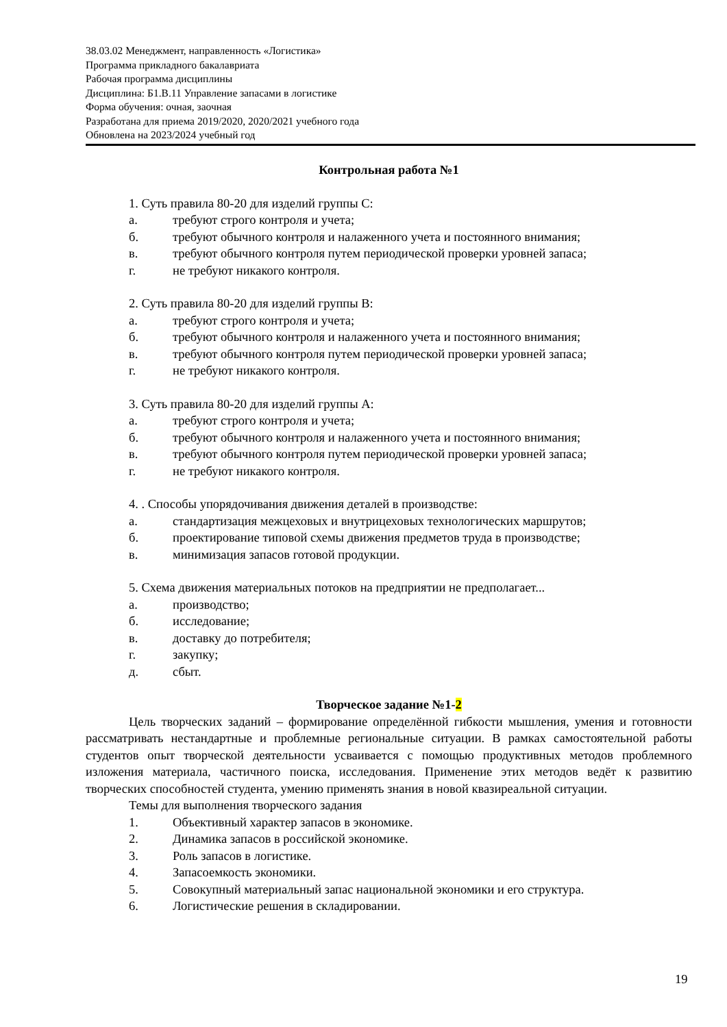38.03.02 Менеджмент, направленность «Логистика»
Программа прикладного бакалавриата
Рабочая программа дисциплины
Дисциплина: Б1.В.11 Управление запасами в логистике
Форма обучения: очная, заочная
Разработана для приема 2019/2020, 2020/2021 учебного года
Обновлена на 2023/2024 учебный год
Контрольная работа №1
1. Суть правила 80-20 для изделий группы С:
а. требуют строго контроля и учета;
б. требуют обычного контроля и налаженного учета и постоянного внимания;
в. требуют обычного контроля путем периодической проверки уровней запаса;
г. не требуют никакого контроля.
2. Суть правила 80-20 для изделий группы В:
а. требуют строго контроля и учета;
б. требуют обычного контроля и налаженного учета и постоянного внимания;
в. требуют обычного контроля путем периодической проверки уровней запаса;
г. не требуют никакого контроля.
3. Суть правила 80-20 для изделий группы А:
а. требуют строго контроля и учета;
б. требуют обычного контроля и налаженного учета и постоянного внимания;
в. требуют обычного контроля путем периодической проверки уровней запаса;
г. не требуют никакого контроля.
4. . Способы упорядочивания движения деталей в производстве:
а. стандартизация межцеховых и внутрицеховых технологических маршрутов;
б. проектирование типовой схемы движения предметов труда в производстве;
в. минимизация запасов готовой продукции.
5. Схема движения материальных потоков на предприятии не предполагает...
а. производство;
б. исследование;
в. доставку до потребителя;
г. закупку;
д. сбыт.
Творческое задание №1-2
Цель творческих заданий – формирование определённой гибкости мышления, умения и готовности рассматривать нестандартные и проблемные региональные ситуации. В рамках самостоятельной работы студентов опыт творческой деятельности усваивается с помощью продуктивных методов проблемного изложения материала, частичного поиска, исследования. Применение этих методов ведёт к развитию творческих способностей студента, умению применять знания в новой квазиреальной ситуации.
Темы для выполнения творческого задания
1. Объективный характер запасов в экономике.
2. Динамика запасов в российской экономике.
3. Роль запасов в логистике.
4. Запасоемкость экономики.
5. Совокупный материальный запас национальной экономики и его структура.
6. Логистические решения в складировании.
19